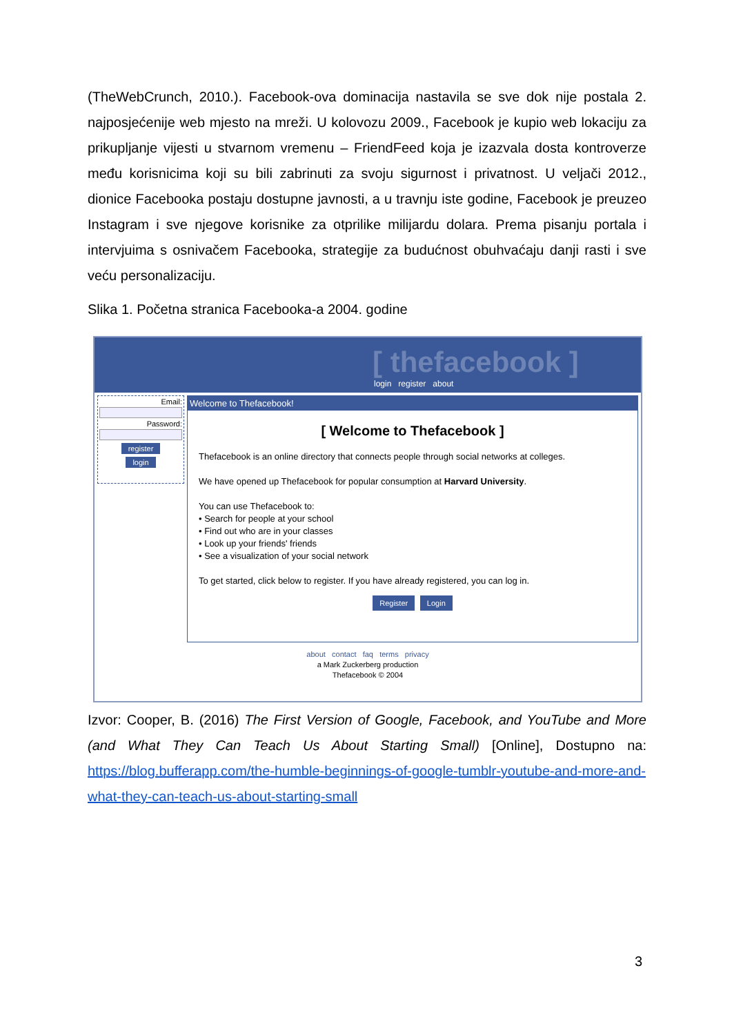(TheWebCrunch, 2010.). Facebook-ova dominacija nastavila se sve dok nije postala 2. najposjećenije web mjesto na mreži. U kolovozu 2009., Facebook je kupio web lokaciju za prikupljanje vijesti u stvarnom vremenu – FriendFeed koja je izazvala dosta kontroverze među korisnicima koji su bili zabrinuti za svoju sigurnost i privatnost. U veljači 2012., dionice Facebooka postaju dostupne javnosti, a u travnju iste godine, Facebook je preuzeo Instagram i sve njegove korisnike za otprilike milijardu dolara. Prema pisanju portala i intervjuima s osnivačem Facebooka, strategije za budućnost obuhvaćaju danji rasti i sve veću personalizaciju.
Slika 1. Početna stranica Facebooka-a 2004. godine
[ thefacebook ]
login register about
Email:
Password:
register
login
Welcome to Thefacebook!
[ Welcome to Thefacebook ]
Thefacebook is an online directory that connects people through social networks at colleges.
We have opened up Thefacebook for popular consumption at Harvard University.
You can use Thefacebook to:
• Search for people at your school
• Find out who are in your classes
• Look up your friends' friends
• See a visualization of your social network
To get started, click below to register. If you have already registered, you can log in.
Register Login
about contact faq terms privacy
a Mark Zuckerberg production
Thefacebook © 2004
Izvor: Cooper, B. (2016) The First Version of Google, Facebook, and YouTube and More (and What They Can Teach Us About Starting Small) [Online], Dostupno na: https://blog.bufferapp.com/the-humble-beginnings-of-google-tumblr-youtube-and-more-and-what-they-can-teach-us-about-starting-small
3